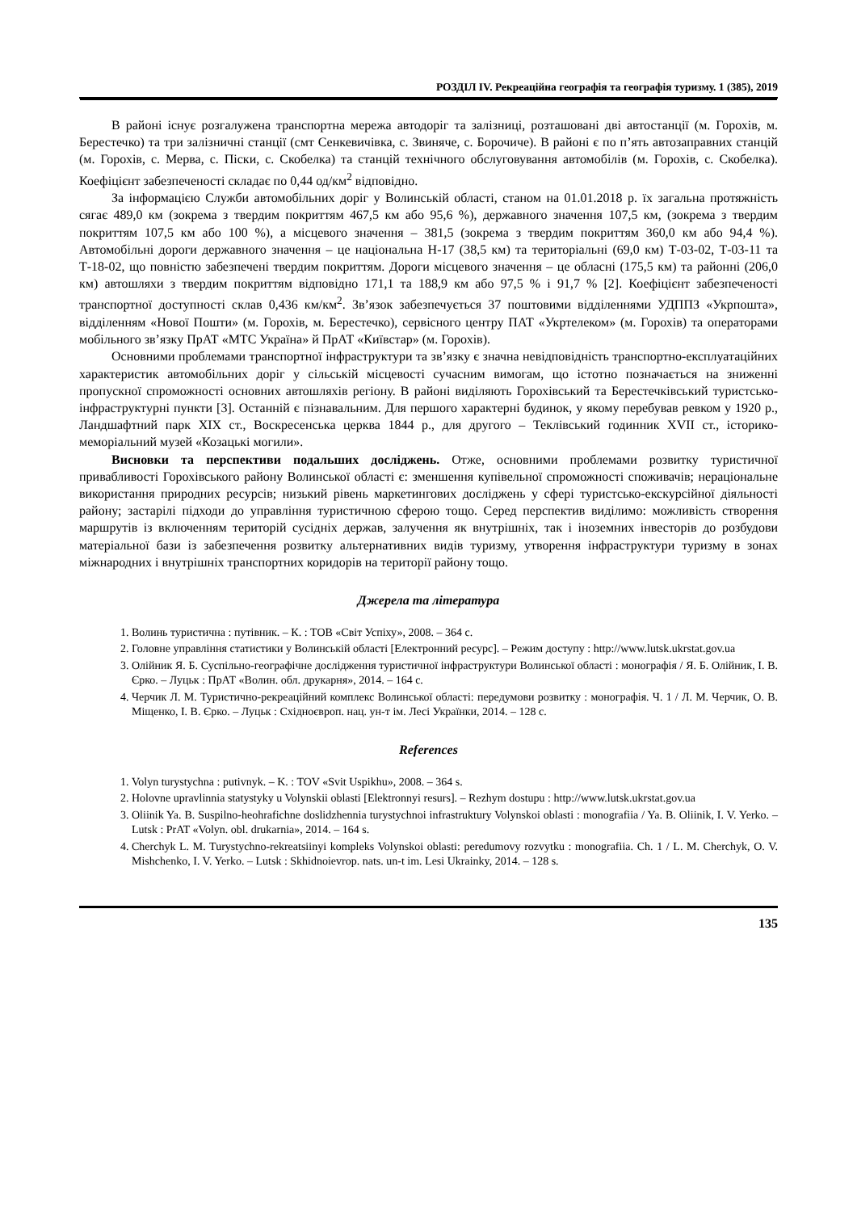РОЗДІЛ IV. Рекреаційна географія та географія туризму. 1 (385), 2019
В районі існує розгалужена транспортна мережа автодоріг та залізниці, розташовані дві автостанції (м. Горохів, м. Берестечко) та три залізничні станції (смт Сенкевичівка, с. Звиняче, с. Борочиче). В районі є по п’ять автозаправних станцій (м. Горохів, с. Мерва, с. Піски, с. Скобелка) та станцій технічного обслуговування автомобілів (м. Горохів, с. Скобелка). Коефіцієнт забезпеченості складає по 0,44 од/км<sup>2</sup> відповідно.
За інформацією Служби автомобільних доріг у Волинській області, станом на 01.01.2018 р. їх загальна протяжність сягає 489,0 км (зокрема з твердим покриттям 467,5 км або 95,6 %), державного значення 107,5 км, (зокрема з твердим покриттям 107,5 км або 100 %), а місцевого значення – 381,5 (зокрема з твердим покриттям 360,0 км або 94,4 %). Автомобільні дороги державного значення – це національна Н-17 (38,5 км) та територіальні (69,0 км) Т-03-02, Т-03-11 та Т-18-02, що повністю забезпечені твердим покриттям. Дороги місцевого значення – це обласні (175,5 км) та районні (206,0 км) автошляхи з твердим покриттям відповідно 171,1 та 188,9 км або 97,5 % і 91,7 % [2]. Коефіцієнт забезпеченості транспортної доступності склав 0,436 км/км<sup>2</sup>. Зв’язок забезпечується 37 поштовими відділеннями УДППЗ «Укрпошта», відділенням «Нової Пошти» (м. Горохів, м. Берестечко), сервісного центру ПАТ «Укртелеком» (м. Горохів) та операторами мобільного зв’язку ПрАТ «МТС Україна» й ПрАТ «Київстар» (м. Горохів).
Основними проблемами транспортної інфраструктури та зв’язку є значна невідповідність транспортно-експлуатаційних характеристик автомобільних доріг у сільській місцевості сучасним вимогам, що істотно позначається на зниженні пропускної спроможності основних автошляхів регіону. В районі виділяють Горохівський та Берестечківський туристсько-інфраструктурні пункти [3]. Останній є пізнавальним. Для першого характерні будинок, у якому перебував ревком у 1920 р., Ландшафтний парк XIX ст., Воскресенська церква 1844 р., для другого – Теклівський годинник XVII ст., історико-меморіальний музей «Козацькі могили».
Висновки та перспективи подальших досліджень. Отже, основними проблемами розвитку туристичної привабливості Горохівського району Волинської області є: зменшення купівельної спроможності споживачів; нераціональне використання природних ресурсів; низький рівень маркетингових досліджень у сфері туристсько-екскурсійної діяльності району; застарілі підходи до управління туристичною сферою тощо. Серед перспектив виділимо: можливість створення маршрутів із включенням територій сусідніх держав, залучення як внутрішніх, так і іноземних інвесторів до розбудови матеріальної бази із забезпечення розвитку альтернативних видів туризму, утворення інфраструктури туризму в зонах міжнародних і внутрішніх транспортних коридорів на території району тощо.
Джерела та література
1. Волинь туристична : путівник. – К. : ТОВ «Світ Успіху», 2008. – 364 с.
2. Головне управління статистики у Волинській області [Електронний ресурс]. – Режим доступу : http://www.lutsk.ukrstat.gov.ua
3. Олійник Я. Б. Суспільно-географічне дослідження туристичної інфраструктури Волинської області : монографія / Я. Б. Олійник, І. В. Єрко. – Луцьк : ПрАТ «Волин. обл. друкарня», 2014. – 164 с.
4. Черчик Л. М. Туристично-рекреаційний комплекс Волинської області: передумови розвитку : монографія. Ч. 1 / Л. М. Черчик, О. В. Міщенко, І. В. Єрко. – Луцьк : Східноєвроп. нац. ун-т ім. Лесі Українки, 2014. – 128 с.
References
1. Volyn turystychna : putivnyk. – K. : TOV «Svit Uspikhu», 2008. – 364 s.
2. Holovne upravlinnia statystyky u Volynskii oblasti [Elektronnyi resurs]. – Rezhym dostupu : http://www.lutsk.ukrstat.gov.ua
3. Oliinik Ya. B. Suspilno-heohrafichne doslidzhennia turystychnoi infrastruktury Volynskoi oblasti : monografiia / Ya. B. Oliinik, I. V. Yerko. – Lutsk : PrAT «Volyn. obl. drukarnia», 2014. – 164 s.
4. Cherchyk L. M. Turystychno-rekreatsiinyi kompleks Volynskoi oblasti: peredumovy rozvytku : monografiia. Ch. 1 / L. M. Cherchyk, O. V. Mishchenko, I. V. Yerko. – Lutsk : Skhidnoievrop. nats. un-t im. Lesi Ukrainky, 2014. – 128 s.
135